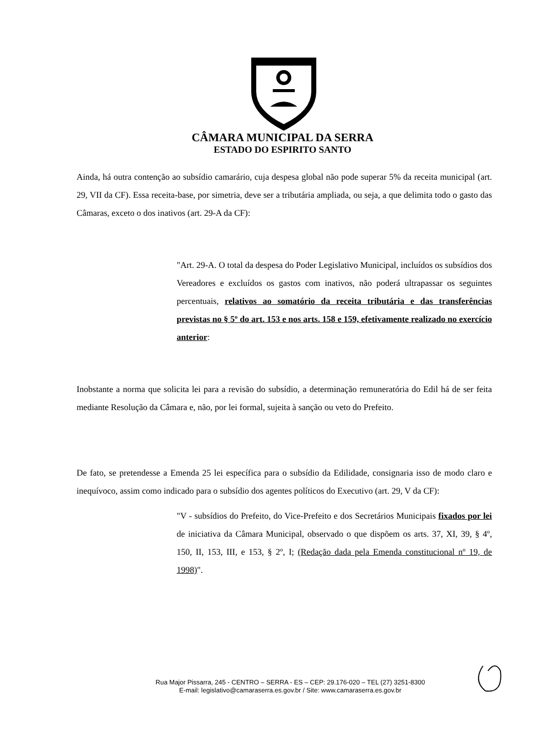CÂMARA MUNICIPAL DA SERRA
ESTADO DO ESPIRITO SANTO
Ainda, há outra contenção ao subsídio camarário, cuja despesa global não pode superar 5% da receita municipal (art. 29, VII da CF). Essa receita-base, por simetria, deve ser a tributária ampliada, ou seja, a que delimita todo o gasto das Câmaras, exceto o dos inativos (art. 29-A da CF):
"Art. 29-A. O total da despesa do Poder Legislativo Municipal, incluídos os subsídios dos Vereadores e excluídos os gastos com inativos, não poderá ultrapassar os seguintes percentuais, relativos ao somatório da receita tributária e das transferências previstas no § 5º do art. 153 e nos arts. 158 e 159, efetivamente realizado no exercício anterior:
Inobstante a norma que solicita lei para a revisão do subsídio, a determinação remuneratória do Edil há de ser feita mediante Resolução da Câmara e, não, por lei formal, sujeita à sanção ou veto do Prefeito.
De fato, se pretendesse a Emenda 25 lei específica para o subsídio da Edilidade, consignaria isso de modo claro e inequívoco, assim como indicado para o subsídio dos agentes políticos do Executivo (art. 29, V da CF):
"V - subsídios do Prefeito, do Vice-Prefeito e dos Secretários Municipais fixados por lei de iniciativa da Câmara Municipal, observado o que dispõem os arts. 37, XI, 39, § 4º, 150, II, 153, III, e 153, § 2º, I; (Redação dada pela Emenda constitucional nº 19, de 1998)".
Rua Major Pissarra, 245 - CENTRO – SERRA - ES – CEP: 29.176-020 – TEL (27) 3251-8300
E-mail: legislativo@camaraserra.es.gov.br / Site: www.camaraserra.es.gov.br